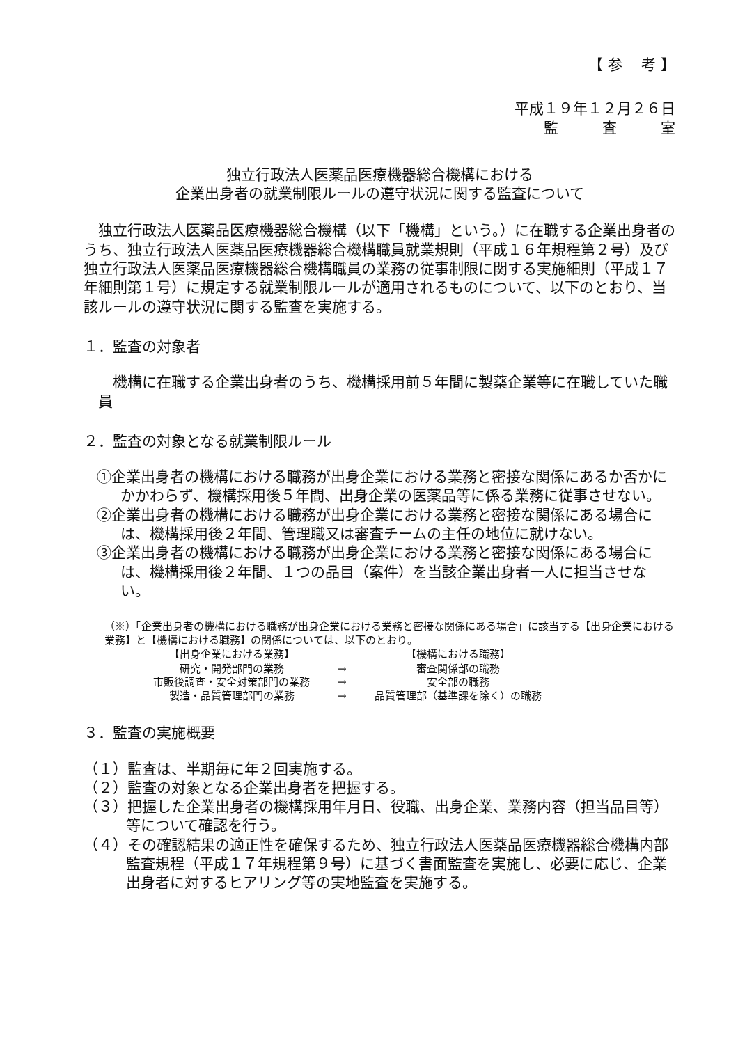【 参　 考 】
平成１９年１２月２６日
監　　　査　　　室
独立行政法人医薬品医療機器総合機構における
企業出身者の就業制限ルールの遵守状況に関する監査について
独立行政法人医薬品医療機器総合機構（以下「機構」という。）に在職する企業出身者のうち、独立行政法人医薬品医療機器総合機構職員就業規則（平成１６年規程第２号）及び独立行政法人医薬品医療機器総合機構職員の業務の従事制限に関する実施細則（平成１７年細則第１号）に規定する就業制限ルールが適用されるものについて、以下のとおり、当該ルールの遵守状況に関する監査を実施する。
１．監査の対象者
機構に在職する企業出身者のうち、機構採用前５年間に製薬企業等に在職していた職員
２．監査の対象となる就業制限ルール
①企業出身者の機構における職務が出身企業における業務と密接な関係にあるか否かにかかわらず、機構採用後５年間、出身企業の医薬品等に係る業務に従事させない。
②企業出身者の機構における職務が出身企業における業務と密接な関係にある場合には、機構採用後２年間、管理職又は審査チームの主任の地位に就けない。
③企業出身者の機構における職務が出身企業における業務と密接な関係にある場合には、機構採用後２年間、１つの品目（案件）を当該企業出身者一人に担当させない。
（※）「企業出身者の機構における職務が出身企業における業務と密接な関係にある場合」に該当する【出身企業における業務】と【機構における職務】の関係については、以下のとおり。
| 【出身企業における業務】 | | 【機構における職務】 |
| --- | --- | --- |
| 研究・開発部門の業務 | → | 審査関係部の職務 |
| 市販後調査・安全対策部門の業務 | → | 安全部の職務 |
| 製造・品質管理部門の業務 | → | 品質管理部（基準課を除く）の職務 |
３．監査の実施概要
（１）監査は、半期毎に年２回実施する。
（２）監査の対象となる企業出身者を把握する。
（３）把握した企業出身者の機構採用年月日、役職、出身企業、業務内容（担当品目等）等について確認を行う。
（４）その確認結果の適正性を確保するため、独立行政法人医薬品医療機器総合機構内部監査規程（平成１７年規程第９号）に基づく書面監査を実施し、必要に応じ、企業出身者に対するヒアリング等の実地監査を実施する。